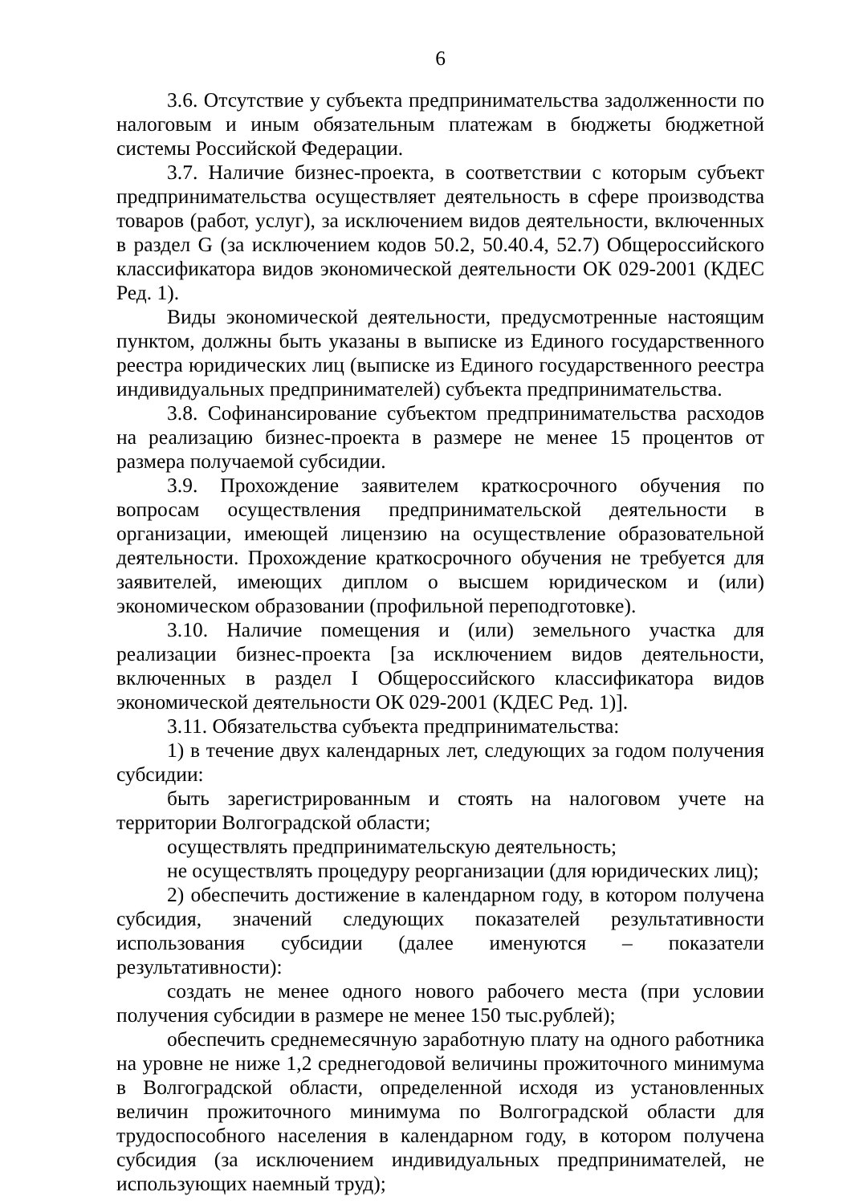6
3.6. Отсутствие у субъекта предпринимательства задолженности по налоговым и иным обязательным платежам в бюджеты бюджетной системы Российской Федерации.
3.7. Наличие бизнес-проекта, в соответствии с которым субъект предпринимательства осуществляет деятельность в сфере производства товаров (работ, услуг), за исключением видов деятельности, включенных в раздел G (за исключением кодов 50.2, 50.40.4, 52.7) Общероссийского классификатора видов экономической деятельности ОК 029-2001 (КДЕС Ред. 1).
Виды экономической деятельности, предусмотренные настоящим пунктом, должны быть указаны в выписке из Единого государственного реестра юридических лиц (выписке из Единого государственного реестра индивидуальных предпринимателей) субъекта предпринимательства.
3.8. Софинансирование субъектом предпринимательства расходов на реализацию бизнес-проекта в размере не менее 15 процентов от размера получаемой субсидии.
3.9. Прохождение заявителем краткосрочного обучения по вопросам осуществления предпринимательской деятельности в организации, имеющей лицензию на осуществление образовательной деятельности. Прохождение краткосрочного обучения не требуется для заявителей, имеющих диплом о высшем юридическом и (или) экономическом образовании (профильной переподготовке).
3.10. Наличие помещения и (или) земельного участка для реализации бизнес-проекта [за исключением видов деятельности, включенных в раздел I Общероссийского классификатора видов экономической деятельности ОК 029-2001 (КДЕС Ред. 1)].
3.11. Обязательства субъекта предпринимательства:
1) в течение двух календарных лет, следующих за годом получения субсидии:
быть зарегистрированным и стоять на налоговом учете на территории Волгоградской области;
осуществлять предпринимательскую деятельность;
не осуществлять процедуру реорганизации (для юридических лиц);
2) обеспечить достижение в календарном году, в котором получена субсидия, значений следующих показателей результативности использования субсидии (далее именуются – показатели результативности):
создать не менее одного нового рабочего места (при условии получения субсидии в размере не менее 150 тыс.рублей);
обеспечить среднемесячную заработную плату на одного работника на уровне не ниже 1,2 среднегодовой величины прожиточного минимума в Волгоградской области, определенной исходя из установленных величин прожиточного минимума по Волгоградской области для трудоспособного населения в календарном году, в котором получена субсидия (за исключением индивидуальных предпринимателей, не использующих наемный труд);